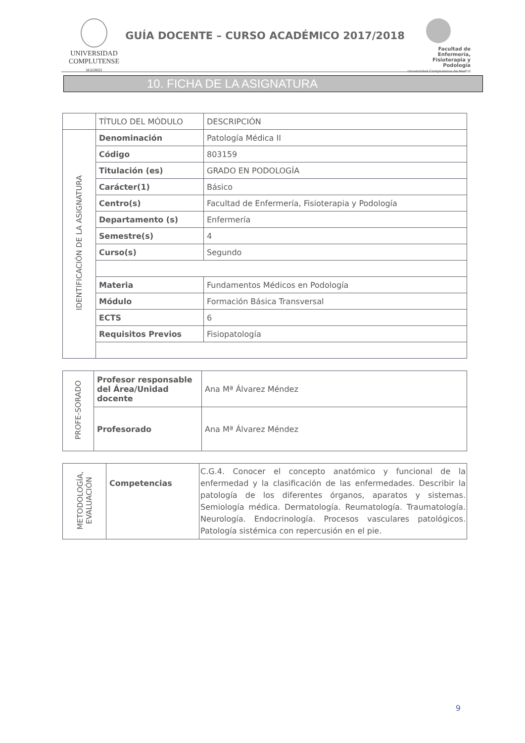UNIVERSIDAD
COMPLUTENSE
MADRID
GUÍA DOCENTE – CURSO ACADÉMICO 2017/2018
Facultad de Enfermería, Fisioterapia y Podología
Universidad Complutense de Madrid
10. FICHA DE LA ASIGNATURA
| | TÍTULO DEL MÓDULO | DESCRIPCIÓN |
| IDENTIFICACIÓN DE LA ASIGNATURA | Denominación | Patología Médica II |
| | Código | 803159 |
| | Titulación (es) | GRADO EN PODOLOGÍA |
| | Carácter(1) | Básico |
| | Centro(s) | Facultad de Enfermería, Fisioterapia y Podología |
| | Departamento (s) | Enfermería |
| | Semestre(s) | 4 |
| | Curso(s) | Segundo |
| | Materia | Fundamentos Médicos en Podología |
| | Módulo | Formación Básica Transversal |
| | ECTS | 6 |
| | Requisitos Previos | Fisiopatología |
| PROFE-SORADO | Profesor responsable del Área/Unidad docente | Ana Mª Álvarez Méndez |
| | Profesorado | Ana Mª Álvarez Méndez |
| METODOLOGÍA, EVALUACIÓN | Competencias | C.G.4. Conocer el concepto anatómico y funcional de la enfermedad y la clasificación de las enfermedades. Describir la patología de los diferentes órganos, aparatos y sistemas. Semiología médica. Dermatología. Reumatología. Traumatología. Neurología. Endocrinología. Procesos vasculares patológicos. Patología sistémica con repercusión en el pie. |
9